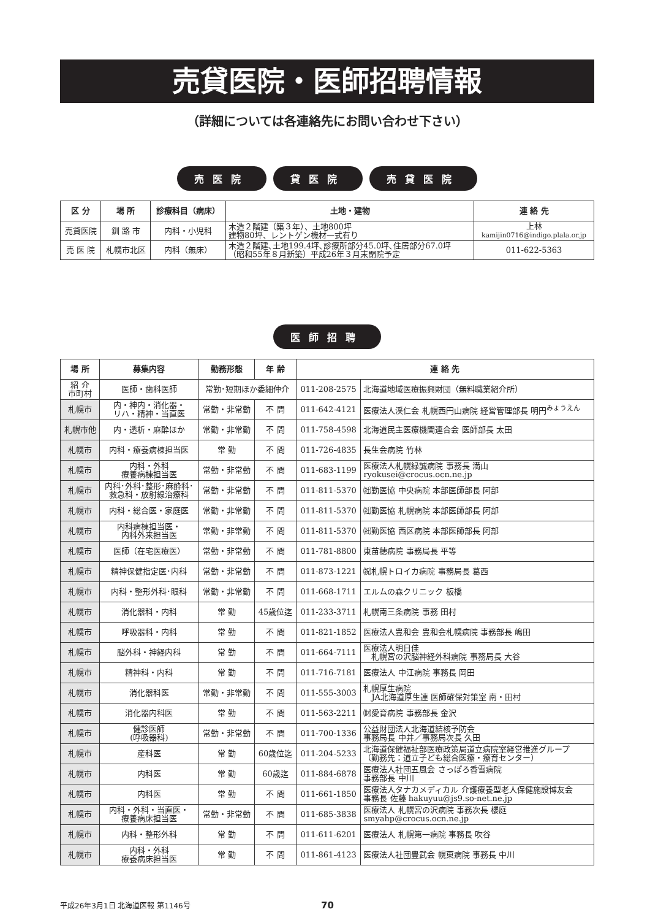売貸医院・医師招聘情報
（詳細については各連絡先にお問い合わせ下さい）
売医院 貸医院 売貸医院
| 区 分 | 場 所 | 診療科目（病床） | 土地・建物 | 連 絡 先 |
| --- | --- | --- | --- | --- |
| 売貸医院 | 釧 路 市 | 内科・小児科 | 木造２階建（築３年）、土地800坪 建物80坪、レントゲン機材一式有り | 上林 kamijin0716@indigo.plala.or.jp |
| 売 医 院 | 札幌市北区 | 内科（無床） | 木造２階建､土地199.4坪､診療所部分45.0坪､住居部分67.0坪 （昭和55年８月新築）平成26年３月末閉院予定 | 011-622-5363 |
医師招聘
| 場 所 | 募集内容 | 勤務形態 | 年 齢 | 連 絡 先 | |
| --- | --- | --- | --- | --- | --- |
| 紹 介 市町村 | 医師・歯科医師 | 常勤･短期ほか委細仲介 | | 011-208-2575 | 北海道地域医療振興財団（無料職業紹介所） |
| 札幌市 | 内・神内・消化器・ リハ・精神・当直医 | 常勤・非常勤 | 不 問 | 011-642-4121 | 医療法人渓仁会 札幌西円山病院 経営管理部長 明円<sup>みょうえん</sup> |
| 札幌市他 | 内・透析・麻酔ほか | 常勤・非常勤 | 不 問 | 011-758-4598 | 北海道民主医療機関連合会 医師部長 太田 |
| 札幌市 | 内科・療養病棟担当医 | 常 勤 | 不 問 | 011-726-4835 | 長生会病院 竹林 |
| 札幌市 | 内科・外科 療養病棟担当医 | 常勤・非常勤 | 不 問 | 011-683-1199 | 医療法人札幌緑誠病院 事務長 満山 ryokusei@crocus.ocn.ne.jp |
| 札幌市 | 内科･外科･整形･麻酔科･ 救急科・放射線治療科 | 常勤・非常勤 | 不 問 | 011-811-5370 | ㈳勤医協 中央病院 本部医師部長 阿部 |
| 札幌市 | 内科・総合医・家庭医 | 常勤・非常勤 | 不 問 | 011-811-5370 | ㈳勤医協 札幌病院 本部医師部長 阿部 |
| 札幌市 | 内科病棟担当医・ 内科外来担当医 | 常勤・非常勤 | 不 問 | 011-811-5370 | ㈳勤医協 西区病院 本部医師部長 阿部 |
| 札幌市 | 医師（在宅医療医） | 常勤・非常勤 | 不 問 | 011-781-8800 | 東苗穂病院 事務局長 平等 |
| 札幌市 | 精神保健指定医･内科 | 常勤・非常勤 | 不 問 | 011-873-1221 | ㈷札幌トロイカ病院 事務局長 葛西 |
| 札幌市 | 内科・整形外科･眼科 | 常勤・非常勤 | 不 問 | 011-668-1711 | エルムの森クリニック 板橋 |
| 札幌市 | 消化器科・内科 | 常 勤 | 45歳位迄 | 011-233-3711 | 札幌南三条病院 事務 田村 |
| 札幌市 | 呼吸器科・内科 | 常 勤 | 不 問 | 011-821-1852 | 医療法人豊和会 豊和会札幌病院 事務部長 嶋田 |
| 札幌市 | 脳外科・神経内科 | 常 勤 | 不 問 | 011-664-7111 | 医療法人明日佳 札幌宮の沢脳神経外科病院 事務局長 大谷 |
| 札幌市 | 精神科・内科 | 常 勤 | 不 問 | 011-716-7181 | 医療法人 中江病院 事務長 岡田 |
| 札幌市 | 消化器科医 | 常勤・非常勤 | 不 問 | 011-555-3003 | 札幌厚生病院 JA北海道厚生連 医師確保対策室 南・田村 |
| 札幌市 | 消化器内科医 | 常 勤 | 不 問 | 011-563-2211 | ㈶愛育病院 事務部長 金沢 |
| 札幌市 | 健診医師 (呼吸器科) | 常勤・非常勤 | 不 問 | 011-700-1336 | 公益財団法人北海道結核予防会 事務局長 中井／事務局次長 久田 |
| 札幌市 | 産科医 | 常 勤 | 60歳位迄 | 011-204-5233 | 北海道保健福祉部医療政策局道立病院室経営推進グループ （勤務先：道立子ども総合医療・療育センター） |
| 札幌市 | 内科医 | 常 勤 | 60歳迄 | 011-884-6878 | 医療法人社団五風会 さっぽろ香雪病院 事務部長 中川 |
| 札幌市 | 内科医 | 常 勤 | 不 問 | 011-661-1850 | 医療法人タナカメディカル 介護療養型老人保健施設博友会 事務長 佐藤 hakuyuu@js9.so-net.ne.jp |
| 札幌市 | 内科・外科・当直医・ 療養病床担当医 | 常勤・非常勤 | 不 問 | 011-685-3838 | 医療法人 札幌宮の沢病院 事務次長 櫻庭 smyahp@crocus.ocn.ne.jp |
| 札幌市 | 内科・整形外科 | 常 勤 | 不 問 | 011-611-6201 | 医療法人 札幌第一病院 事務長 吹谷 |
| 札幌市 | 内科・外科 療養病床担当医 | 常 勤 | 不 問 | 011-861-4123 | 医療法人社団豊武会 幌東病院 事務長 中川 |
平成26年3月1日 北海道医報 第1146号 70